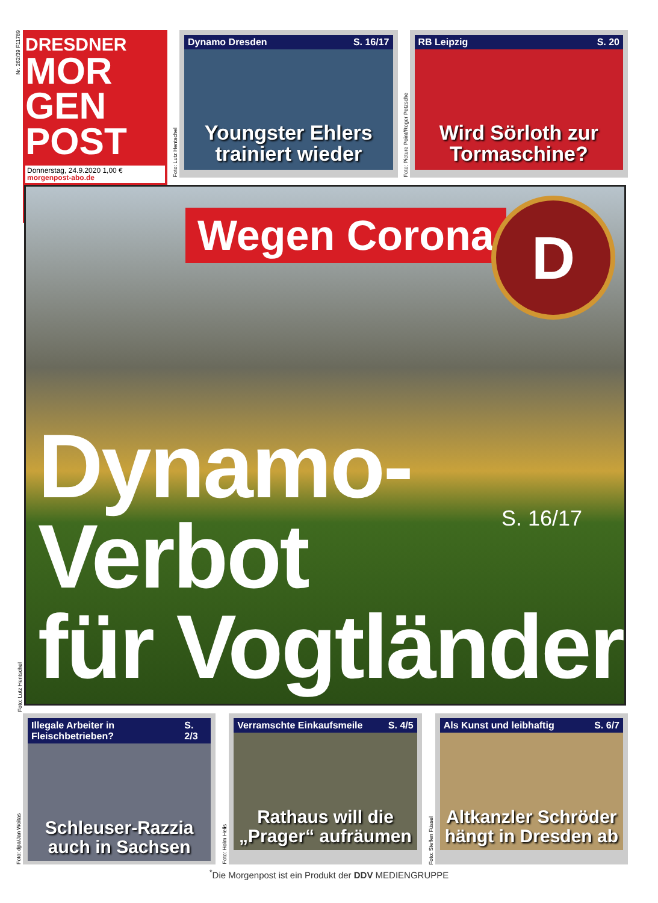Nr. 262/39 F11789
DRESDNER
MOR
GEN
POST
Donnerstag, 24.9.2020 1,00 € morgenpost-abo.de
Dynamo Dresden S. 16/17
Youngster Ehlers
trainiert wieder
Foto: Lutz Hentschel
RB Leipzig S. 20
Wird Sörloth zur
Tormaschine?
Foto: Picture Point/Roger Petzsche
Wegen Corona D
S. 16/17
Dynamo-Verbot
für Vogtländer
Foto: Lutz Hentschel
Illegale Arbeiter in Fleischbetrieben? S. 2/3
Schleuser-Razzia
auch in Sachsen
Foto: dpa/Jan Woitas
Verramschte Einkaufsmeile S. 4/5
Rathaus will die
„Prager“ aufräumen
Foto: Holm Helis
Als Kunst und leibhaftig S. 6/7
Altkanzler Schröder
hängt in Dresden ab
Foto: Steffen Füssel
<sup>*</sup> Die Morgenpost ist ein Produkt der DDV MEDIENGRUPPE